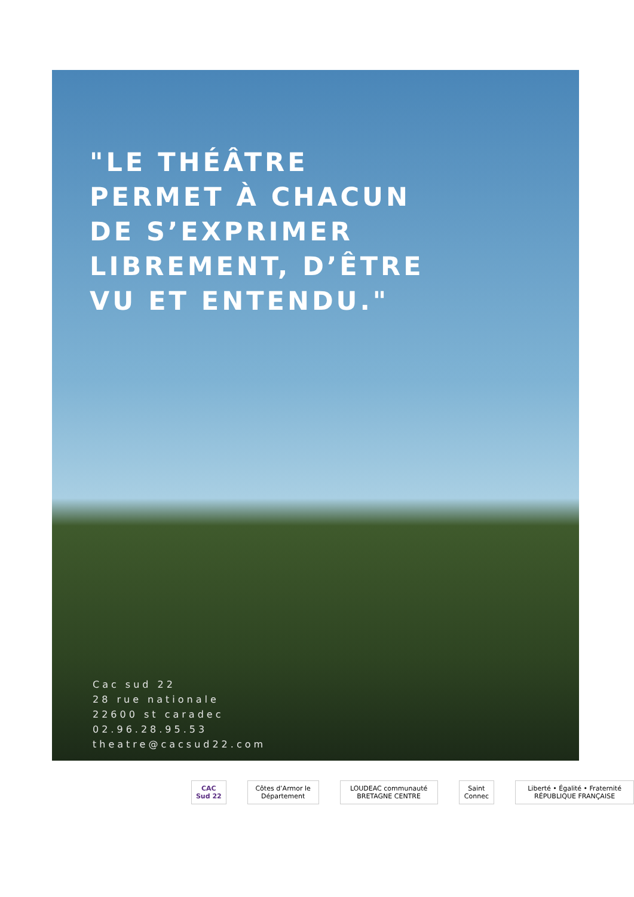"LE THÉÂTRE
PERMET À CHACUN
DE S’EXPRIMER
LIBREMENT, D’ÊTRE
VU ET ENTENDU."
Cac sud 22
28 rue nationale
22600 st caradec
02.96.28.95.53
theatre@cacsud22.com
CAC Sud 22 Côtes d’Armor le Département
LOUDEAC communauté BRETAGNE CENTRE
Saint Connec
Liberté • Égalité • Fraternité RÉPUBLIQUE FRANÇAISE